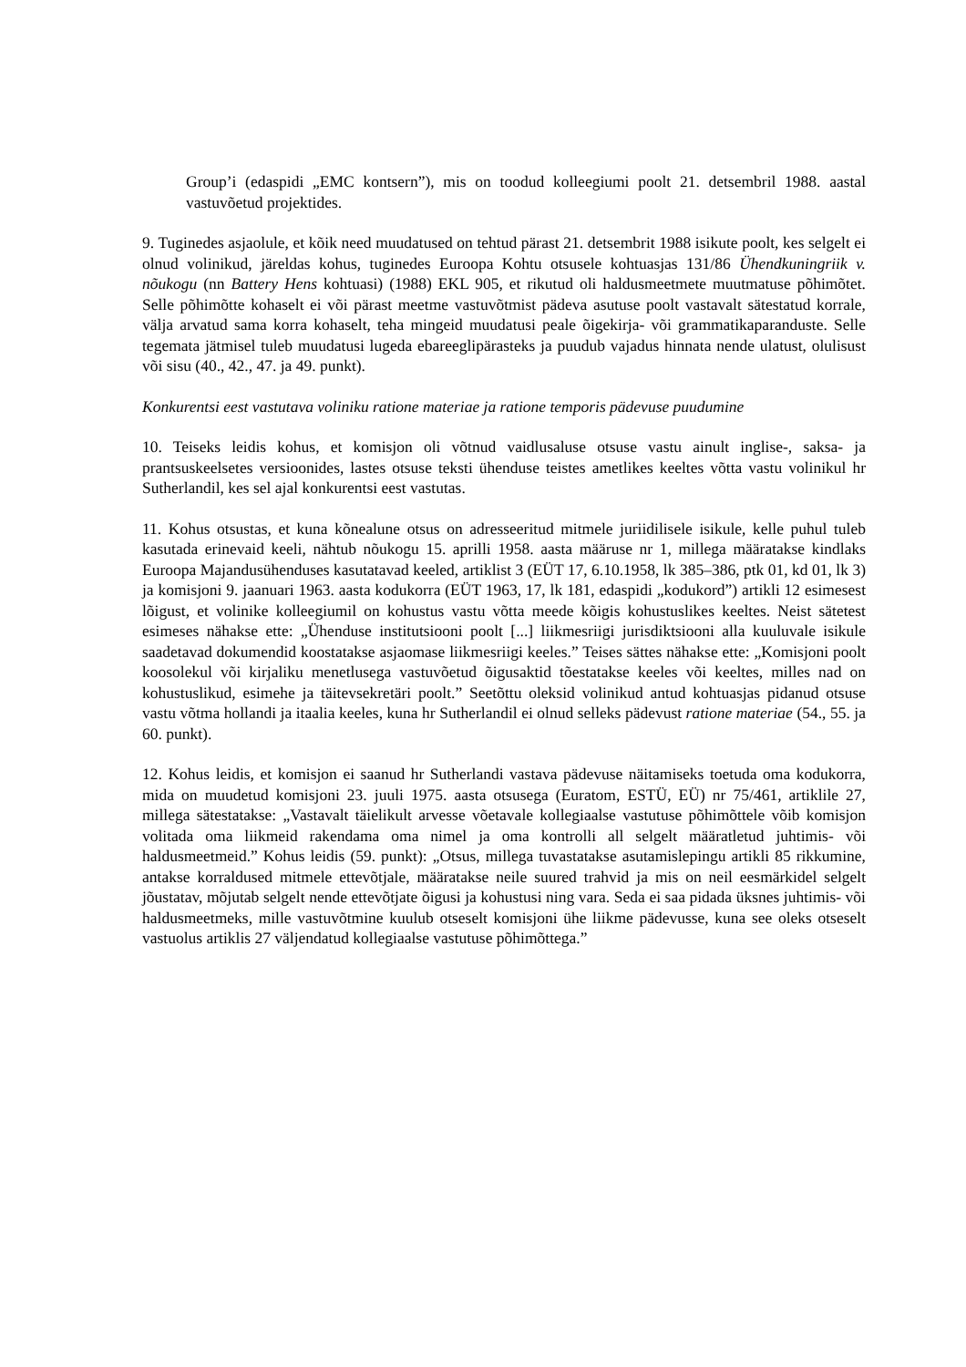Group’i (edaspidi „EMC kontsern”), mis on toodud kolleegiumi poolt 21. detsembril 1988. aastal vastuvõetud projektides.
9. Tuginedes asjaolule, et kõik need muudatused on tehtud pärast 21. detsembrit 1988 isikute poolt, kes selgelt ei olnud volinikud, järeldas kohus, tuginedes Euroopa Kohtu otsusele kohtuasjas 131/86 Ühendkuningriik v. nõukogu (nn Battery Hens kohtuasi) (1988) EKL 905, et rikutud oli haldusmeetmete muutmatuse põhimõtet. Selle põhimõtte kohaselt ei või pärast meetme vastuvõtmist pädeva asutuse poolt vastavalt sätestatud korrale, välja arvatud sama korra kohaselt, teha mingeid muudatusi peale õigekirja- või grammatikaparanduste. Selle tegemata jätmisel tuleb muudatusi lugeda ebareeglipärasteks ja puudub vajadus hinnata nende ulatust, olulisust või sisu (40., 42., 47. ja 49. punkt).
Konkurentsi eest vastutava voliniku ratione materiae ja ratione temporis pädevuse puudumine
10. Teiseks leidis kohus, et komisjon oli võtnud vaidlusaluse otsuse vastu ainult inglise-, saksa- ja prantsuskeelsetes versioonides, lastes otsuse teksti ühenduse teistes ametlikes keeltes võtta vastu volinikul hr Sutherlandil, kes sel ajal konkurentsi eest vastutas.
11. Kohus otsustas, et kuna kõnealune otsus on adresseeritud mitmele juriidilisele isikule, kelle puhul tuleb kasutada erinevaid keeli, nähtub nõukogu 15. aprilli 1958. aasta määruse nr 1, millega määratakse kindlaks Euroopa Majandusühenduses kasutatavad keeled, artiklist 3 (EÜT 17, 6.10.1958, lk 385–386, ptk 01, kd 01, lk 3) ja komisjoni 9. jaanuari 1963. aasta kodukorra (EÜT 1963, 17, lk 181, edaspidi „kodukord”) artikli 12 esimesest lõigust, et volinike kolleegiumil on kohustus vastu võtta meede kõigis kohustuslikes keeltes. Neist sätetest esimeses nähakse ette: „Ühenduse institutsiooni poolt [...] liikmesriigi jurisdiktsiooni alla kuuluvale isikule saadetavad dokumendid koostatakse asjaomase liikmesriigi keeles.” Teises sättes nähakse ette: „Komisjoni poolt koosolekul või kirjaliku menetlusega vastuvõetud õigusaktid tõestatakse keeles või keeltes, milles nad on kohustuslikud, esimehe ja täitevsekretäri poolt.” Seetõttu oleksid volinikud antud kohtuasjas pidanud otsuse vastu võtma hollandi ja itaalia keeles, kuna hr Sutherlandil ei olnud selleks pädevust ratione materiae (54., 55. ja 60. punkt).
12. Kohus leidis, et komisjon ei saanud hr Sutherlandi vastava pädevuse näitamiseks toetuda oma kodukorra, mida on muudetud komisjoni 23. juuli 1975. aasta otsusega (Euratom, ESTÜ, EÜ) nr 75/461, artiklile 27, millega sätestatakse: „Vastavalt täielikult arvesse võetavale kollegiaalse vastutuse põhimõttele võib komisjon volitada oma liikmeid rakendama oma nimel ja oma kontrolli all selgelt määratletud juhtimis- või haldusmeetmeid.” Kohus leidis (59. punkt): „Otsus, millega tuvastatakse asutamislepingu artikli 85 rikkumine, antakse korraldused mitmele ettevõtjale, määratakse neile suured trahvid ja mis on neil eesmärkidel selgelt jõustatav, mõjutab selgelt nende ettevõtjate õigusi ja kohustusi ning vara. Seda ei saa pidada üksnes juhtimis- või haldusmeetmeks, mille vastuvõtmine kuulub otseselt komisjoni ühe liikme pädevusse, kuna see oleks otseselt vastuolus artiklis 27 väljendatud kollegiaalse vastutuse põhimõttega.”